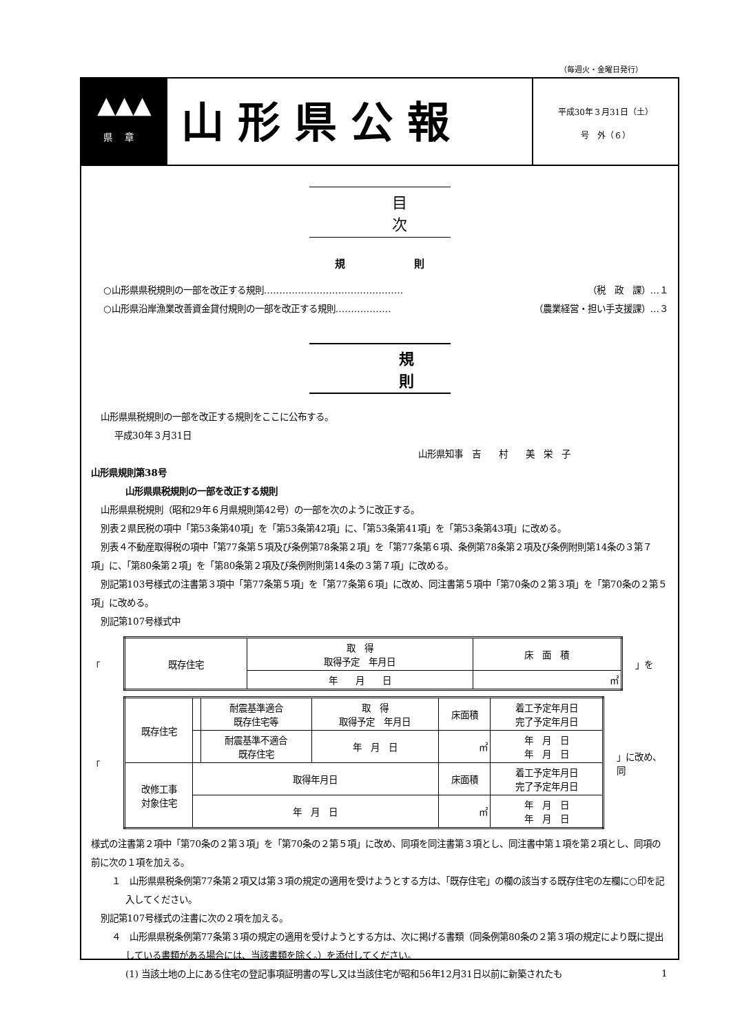（毎週火・金曜日発行）
▲▲▲
県章
山形県公報
平成30年３月31日（土）
号　外（６）
目次
規則
○山形県県税規則の一部を改正する規則……………………………………… （税　政　課）…１
○山形県沿岸漁業改善資金貸付規則の一部を改正する規則……………… （農業経営・担い手支援課）…３
規則
山形県県税規則の一部を改正する規則をここに公布する。
平成30年３月31日
山形県知事　吉　　村　　美　栄　子
山形県規則第38号
山形県県税規則の一部を改正する規則
山形県県税規則（昭和29年６月県規則第42号）の一部を次のように改正する。
別表２県民税の項中「第53条第40項」を「第53条第42項」に、「第53条第41項」を「第53条第43項」に改める。
別表４不動産取得税の項中「第77条第５項及び条例第78条第２項」を「第77条第６項、条例第78条第２項及び条例附則第14条の３第７項」に、「第80条第２項」を「第80条第２項及び条例附則第14条の３第７項」に改める。
別記第103号様式の注書第３項中「第77条第５項」を「第77条第６項」に改め、同注書第５項中「第70条の２第３項」を「第70条の２第５項」に改める。
別記第107号様式中
「
| 既存住宅 | 取 得 取得予定 年月日 | 床 面 積 |
| | 年 月 日 | ㎡ |
」を
「
| 既存住宅 | | 耐震基準適合 既存住宅等 | 取 得 取得予定 年月日 | 床面積 | 着工予定年月日 完了予定年月日 |
| | | 耐震基準不適合 既存住宅 | 年 月 日 | ㎡ | 年 月 日 年 月 日 |
| 改修工事 対象住宅 | 取得年月日 | | | 床面積 | 着工予定年月日 完了予定年月日 |
| | 年 月 日 | | | ㎡ | 年 月 日 年 月 日 |
」に改め、同
様式の注書第２項中「第70条の２第３項」を「第70条の２第５項」に改め、同項を同注書第３項とし、同注書中第１項を第２項とし、同項の前に次の１項を加える。
１　山形県県税条例第77条第２項又は第３項の規定の適用を受けようとする方は、「既存住宅」の欄の該当する既存住宅の左欄に○印を記入してください。
別記第107号様式の注書に次の２項を加える。
４　山形県県税条例第77条第３項の規定の適用を受けようとする方は、次に掲げる書類（同条例第80条の２第３項の規定により既に提出している書類がある場合には、当該書類を除く。）を添付してください。
(1) 当該土地の上にある住宅の登記事項証明書の写し又は当該住宅が昭和56年12月31日以前に新築されたも
1